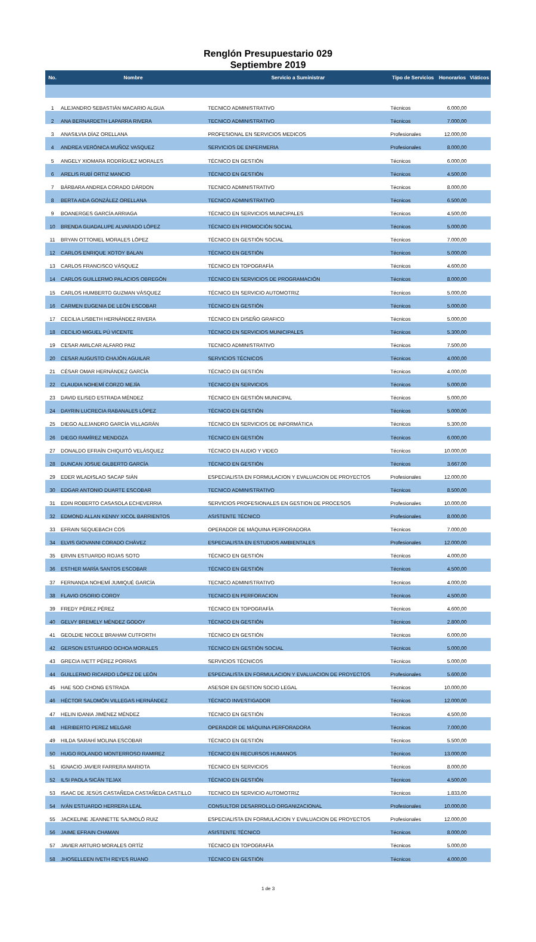Renglón Presupuestario 029
Septiembre 2019
| No. | Nombre | Servicio a Suministrar | Tipo de Servicios | Honorarios | Viáticos |
| --- | --- | --- | --- | --- | --- |
| 1 | ALEJANDRO SEBASTIÁN MACARIO ALGUA | TECNICO ADMINISTRATIVO | Técnicos | 6.000,00 | |
| 2 | ANA BERNARDETH LAPARRA RIVERA | TECNICO ADMINISTRATIVO | Técnicos | 7.000,00 | |
| 3 | ANASILVIA DÍAZ ORELLANA | PROFESIONAL EN SERVICIOS MEDICOS | Profesionales | 12.000,00 | |
| 4 | ANDREA VERÓNICA MUÑOZ VASQUEZ | SERVICIOS DE ENFERMERIA | Profesionales | 8.000,00 | |
| 5 | ANGELY XIOMARA RODRÍGUEZ MORALES | TÉCNICO EN GESTIÓN | Técnicos | 6.000,00 | |
| 6 | ARELIS RUBÍ ORTIZ MANCIO | TÉCNICO EN GESTIÓN | Técnicos | 4.500,00 | |
| 7 | BÁRBARA ANDREA CORADO DÁRDON | TECNICO ADMINISTRATIVO | Técnicos | 8.000,00 | |
| 8 | BERTA AIDA GONZÁLEZ ORELLANA | TECNICO ADMINISTRATIVO | Técnicos | 6.500,00 | |
| 9 | BOANERGES GARCÍA ARRIAGA | TÉCNICO EN SERVICIOS MUNICIPALES | Técnicos | 4.500,00 | |
| 10 | BRENDA GUADALUPE ALVARADO LÓPEZ | TÉCNICO EN PROMOCIÓN SOCIAL | Técnicos | 5.000,00 | |
| 11 | BRYAN OTTONIEL MORALES LÓPEZ | TÉCNICO EN GESTIÓN SOCIAL | Técnicos | 7.000,00 | |
| 12 | CARLOS ENRIQUE XOTOY BALAN | TÉCNICO EN GESTIÓN | Técnicos | 5.000,00 | |
| 13 | CARLOS FRANCISCO VÁSQUEZ | TÉCNICO EN TOPOGRAFÍA | Técnicos | 4.600,00 | |
| 14 | CARLOS GUILLERMO PALACIOS OBREGÓN | TÉCNICO EN SERVICIOS DE PROGRAMACIÓN | Técnicos | 8.000,00 | |
| 15 | CARLOS HUMBERTO GUZMAN VÁSQUEZ | TÉCNICO EN SERVICIO AUTOMOTRIZ | Técnicos | 5.000,00 | |
| 16 | CARMEN EUGENIA DE LEÓN ESCOBAR | TÉCNICO EN GESTIÓN | Técnicos | 5.000,00 | |
| 17 | CECILIA LISBETH HERNÁNDEZ RIVERA | TÉCNICO EN DISEÑO GRAFICO | Técnicos | 5.000,00 | |
| 18 | CECILIO MIGUEL PÚ VICENTE | TÉCNICO EN SERVICIOS MUNICIPALES | Técnicos | 5.300,00 | |
| 19 | CESAR AMILCAR ALFARO PAIZ | TECNICO ADMINISTRATIVO | Técnicos | 7.500,00 | |
| 20 | CESAR AUGUSTO CHAJÓN AGUILAR | SERVICIOS TÉCNICOS | Técnicos | 4.000,00 | |
| 21 | CÉSAR OMAR HERNÁNDEZ GARCÍA | TÉCNICO EN GESTIÓN | Técnicos | 4.000,00 | |
| 22 | CLAUDIA NOHEMÍ CORZO MEJÍA | TÉCNICO EN SERVICIOS | Técnicos | 5.000,00 | |
| 23 | DAVID ELISEO ESTRADA MÉNDEZ | TÉCNICO EN GESTIÓN MUNICIPAL | Técnicos | 5.000,00 | |
| 24 | DAYRIN LUCRECIA RABANALES LÓPEZ | TÉCNICO EN GESTIÓN | Técnicos | 5.000,00 | |
| 25 | DIEGO ALEJANDRO GARCÍA VILLAGRÁN | TÉCNICO EN SERVICIOS DE INFORMÁTICA | Técnicos | 5.300,00 | |
| 26 | DIEGO RAMÍREZ MENDOZA | TÉCNICO EN GESTIÓN | Técnicos | 6.000,00 | |
| 27 | DONALDO EFRAÍN CHIQUITÓ VELÁSQUEZ | TÉCNICO EN AUDIO Y VIDEO | Técnicos | 10.000,00 | |
| 28 | DUNCAN JOSUE GILBERTO GARCÍA | TÉCNICO EN GESTIÓN | Técnicos | 3.667,00 | |
| 29 | EDER WLADISLAO SACAP SIÁN | ESPECIALISTA EN FORMULACION Y EVALUACION DE PROYECTOS | Profesionales | 12.000,00 | |
| 30 | EDGAR ANTONIO DUARTE ESCOBAR | TECNICO ADMINISTRATIVO | Técnicos | 8.500,00 | |
| 31 | EDIN ROBERTO CASASOLA ECHEVERRIA | SERVICIOS PROFESIONALES EN GESTION DE PROCESOS | Profesionales | 10.000,00 | |
| 32 | EDMOND ALLAN KENNY XICOL BARRIENTOS | ASISTENTE TÉCNICO | Profesionales | 8.000,00 | |
| 33 | EFRAIN SEQUEBACH COS | OPERADOR DE MÁQUINA PERFORADORA | Técnicos | 7.000,00 | |
| 34 | ELVIS GIOVANNI CORADO CHÁVEZ | ESPECIALISTA EN ESTUDIOS AMBIENTALES | Profesionales | 12.000,00 | |
| 35 | ERVIN ESTUARDO ROJAS SOTO | TÉCNICO EN GESTIÓN | Técnicos | 4.000,00 | |
| 36 | ESTHER MARÍA SANTOS ESCOBAR | TÉCNICO EN GESTIÓN | Técnicos | 4.500,00 | |
| 37 | FERNANDA NOHEMÍ JUMIQUÉ GARCÍA | TECNICO ADMINISTRATIVO | Técnicos | 4.000,00 | |
| 38 | FLAVIO OSORIO COROY | TECNICO EN PERFORACION | Técnicos | 4.500,00 | |
| 39 | FREDY PÉREZ PÉREZ | TÉCNICO EN TOPOGRAFÍA | Técnicos | 4.600,00 | |
| 40 | GELVY BREMELY MÉNDEZ GODOY | TÉCNICO EN GESTIÓN | Técnicos | 2.800,00 | |
| 41 | GEOLDIE NICOLE BRAHAM CUTFORTH | TÉCNICO EN GESTIÓN | Técnicos | 6.000,00 | |
| 42 | GERSON ESTUARDO OCHOA MORALES | TÉCNICO EN GESTIÓN SOCIAL | Técnicos | 5.000,00 | |
| 43 | GRECIA IVETT PÉREZ PORRAS | SERVICIOS TÉCNICOS | Técnicos | 5.000,00 | |
| 44 | GUILLERMO RICARDO LÓPEZ DE LEÓN | ESPECIALISTA EN FORMULACION Y EVALUACION DE PROYECTOS | Profesionales | 5.600,00 | |
| 45 | HAE SOO CHONG ESTRADA | ASESOR EN GESTION SOCIO LEGAL | Técnicos | 10.000,00 | |
| 46 | HÉCTOR SALOMÓN VILLEGAS HERNÁNDEZ | TÉCNICO INVESTIGADOR | Técnicos | 12.000,00 | |
| 47 | HELIN IDANIA JIMÉNEZ MÉNDEZ | TÉCNICO EN GESTIÓN | Técnicos | 4.500,00 | |
| 48 | HERIBERTO PEREZ MELGAR | OPERADOR DE MÁQUINA PERFORADORA | Técnicos | 7.000,00 | |
| 49 | HILDA SARAHÍ MOLINA ESCOBAR | TÉCNICO EN GESTIÓN | Técnicos | 5.500,00 | |
| 50 | HUGO ROLANDO MONTERROSO RAMIREZ | TÉCNICO EN RECURSOS HUMANOS | Técnicos | 13.000,00 | |
| 51 | IGNACIO JAVIER FARRERA MARIOTA | TÉCNICO EN SERVICIOS | Técnicos | 8.000,00 | |
| 52 | ILSI PAOLA SICÁN TEJAX | TÉCNICO EN GESTIÓN | Técnicos | 4.500,00 | |
| 53 | ISAAC DE JESÚS CASTAÑEDA CASTAÑEDA CASTILLO | TECNICO EN SERVICIO AUTOMOTRIZ | Técnicos | 1.833,00 | |
| 54 | IVÁN ESTUARDO HERRERA LEAL | CONSULTOR DESARROLLO ORGANIZACIONAL | Profesionales | 10.000,00 | |
| 55 | JACKELINE JEANNETTE SAJMOLÓ RUIZ | ESPECIALISTA EN FORMULACION Y EVALUACION DE PROYECTOS | Profesionales | 12.000,00 | |
| 56 | JAIME EFRAIN CHAMAN | ASISTENTE TÉCNICO | Técnicos | 8.000,00 | |
| 57 | JAVIER ARTURO MORALES ORTÍZ | TÉCNICO EN TOPOGRAFÍA | Técnicos | 5.000,00 | |
| 58 | JHOSELLEEN IVETH REYES RUANO | TÉCNICO EN GESTIÓN | Técnicos | 4.000,00 | |
1 de 3